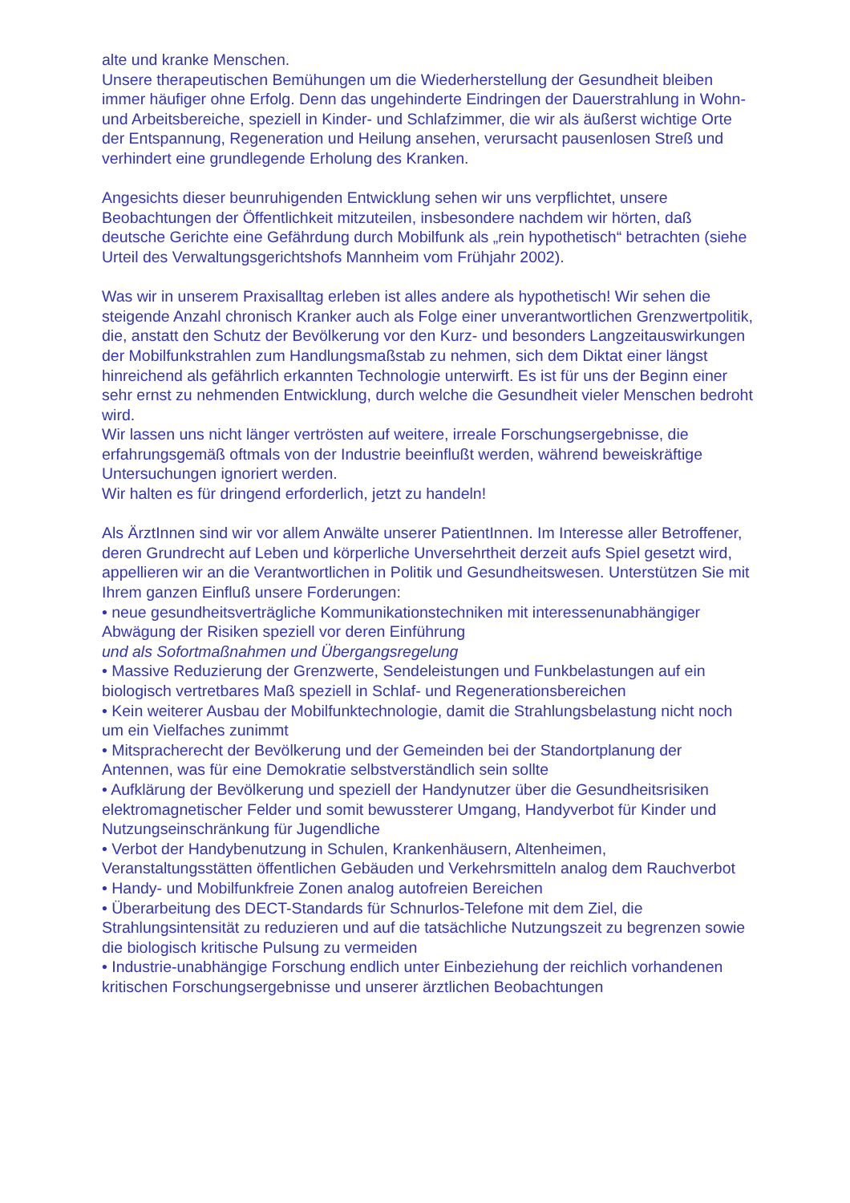alte und kranke Menschen.
Unsere therapeutischen Bemühungen um die Wiederherstellung der Gesundheit bleiben immer häufiger ohne Erfolg. Denn das ungehinderte Eindringen der Dauerstrahlung in Wohn- und Arbeitsbereiche, speziell in Kinder- und Schlafzimmer, die wir als äußerst wichtige Orte der Entspannung, Regeneration und Heilung ansehen, verursacht pausenlosen Streß und verhindert eine grundlegende Erholung des Kranken.
Angesichts dieser beunruhigenden Entwicklung sehen wir uns verpflichtet, unsere Beobachtungen der Öffentlichkeit mitzuteilen, insbesondere nachdem wir hörten, daß deutsche Gerichte eine Gefährdung durch Mobilfunk als „rein hypothetisch“ betrachten (siehe Urteil des Verwaltungsgerichtshofs Mannheim vom Frühjahr 2002).
Was wir in unserem Praxisalltag erleben ist alles andere als hypothetisch! Wir sehen die steigende Anzahl chronisch Kranker auch als Folge einer unverantwortlichen Grenzwertpolitik, die, anstatt den Schutz der Bevölkerung vor den Kurz- und besonders Langzeitauswirkungen der Mobilfunkstrahlen zum Handlungsmaßstab zu nehmen, sich dem Diktat einer längst hinreichend als gefährlich erkannten Technologie unterwirft. Es ist für uns der Beginn einer sehr ernst zu nehmenden Entwicklung, durch welche die Gesundheit vieler Menschen bedroht wird.
Wir lassen uns nicht länger vertrösten auf weitere, irreale Forschungsergebnisse, die erfahrungsgemäß oftmals von der Industrie beeinflußt werden, während beweiskräftige Untersuchungen ignoriert werden.
Wir halten es für dringend erforderlich, jetzt zu handeln!
Als ÄrztInnen sind wir vor allem Anwälte unserer PatientInnen. Im Interesse aller Betroffener, deren Grundrecht auf Leben und körperliche Unversehrtheit derzeit aufs Spiel gesetzt wird, appellieren wir an die Verantwortlichen in Politik und Gesundheitswesen. Unterstützen Sie mit Ihrem ganzen Einfluß unsere Forderungen:
• neue gesundheitsverträgliche Kommunikationstechniken mit interessenunabhängiger Abwägung der Risiken speziell vor deren Einführung
und als Sofortmaßnahmen und Übergangsregelung
• Massive Reduzierung der Grenzwerte, Sendeleistungen und Funkbelastungen auf ein biologisch vertretbares Maß speziell in Schlaf- und Regenerationsbereichen
• Kein weiterer Ausbau der Mobilfunktechnologie, damit die Strahlungsbelastung nicht noch um ein Vielfaches zunimmt
• Mitspracherecht der Bevölkerung und der Gemeinden bei der Standortplanung der Antennen, was für eine Demokratie selbstverständlich sein sollte
• Aufklärung der Bevölkerung und speziell der Handynutzer über die Gesundheitsrisiken elektromagnetischer Felder und somit bewussterer Umgang, Handyverbot für Kinder und Nutzungseinschränkung für Jugendliche
• Verbot der Handybenutzung in Schulen, Krankenhäusern, Altenheimen, Veranstaltungsstätten öffentlichen Gebäuden und Verkehrsmitteln analog dem Rauchverbot
• Handy- und Mobilfunkfreie Zonen analog autofreien Bereichen
• Überarbeitung des DECT-Standards für Schnurlos-Telefone mit dem Ziel, die Strahlungsintensität zu reduzieren und auf die tatsächliche Nutzungszeit zu begrenzen sowie die biologisch kritische Pulsung zu vermeiden
• Industrie-unabhängige Forschung endlich unter Einbeziehung der reichlich vorhandenen kritischen Forschungsergebnisse und unserer ärztlichen Beobachtungen